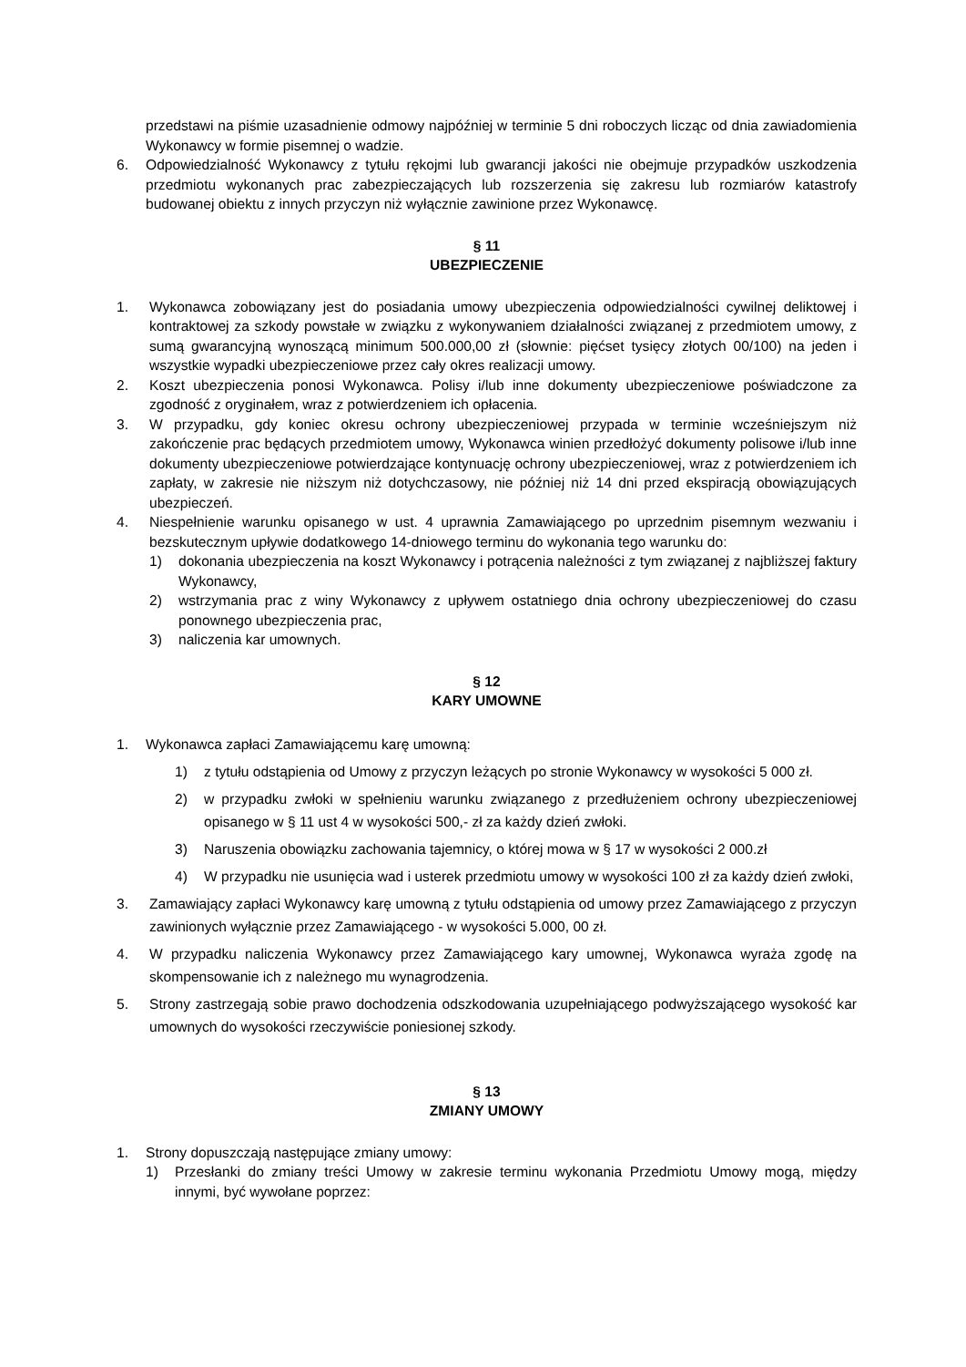przedstawi na piśmie uzasadnienie odmowy najpóźniej w terminie 5 dni roboczych licząc od dnia zawiadomienia Wykonawcy w formie pisemnej o wadzie.
6. Odpowiedzialność Wykonawcy z tytułu rękojmi lub gwarancji jakości nie obejmuje przypadków uszkodzenia przedmiotu wykonanych prac zabezpieczających lub rozszerzenia się zakresu lub rozmiarów katastrofy budowanej obiektu z innych przyczyn niż wyłącznie zawinione przez Wykonawcę.
§ 11
UBEZPIECZENIE
1. Wykonawca zobowiązany jest do posiadania umowy ubezpieczenia odpowiedzialności cywilnej deliktowej i kontraktowej za szkody powstałe w związku z wykonywaniem działalności związanej z przedmiotem umowy, z sumą gwarancyjną wynoszącą minimum 500.000,00 zł (słownie: pięćset tysięcy złotych 00/100) na jeden i wszystkie wypadki ubezpieczeniowe przez cały okres realizacji umowy.
2. Koszt ubezpieczenia ponosi Wykonawca. Polisy i/lub inne dokumenty ubezpieczeniowe poświadczone za zgodność z oryginałem, wraz z potwierdzeniem ich opłacenia.
3. W przypadku, gdy koniec okresu ochrony ubezpieczeniowej przypada w terminie wcześniejszym niż zakończenie prac będących przedmiotem umowy, Wykonawca winien przedłożyć dokumenty polisowe i/lub inne dokumenty ubezpieczeniowe potwierdzające kontynuację ochrony ubezpieczeniowej, wraz z potwierdzeniem ich zapłaty, w zakresie nie niższym niż dotychczasowy, nie później niż 14 dni przed ekspiracją obowiązujących ubezpieczeń.
4. Niespełnienie warunku opisanego w ust. 4 uprawnia Zamawiającego po uprzednim pisemnym wezwaniu i bezskutecznym upływie dodatkowego 14-dniowego terminu do wykonania tego warunku do:
1) dokonania ubezpieczenia na koszt Wykonawcy i potrącenia należności z tym związanej z najbliższej faktury Wykonawcy,
2) wstrzymania prac z winy Wykonawcy z upływem ostatniego dnia ochrony ubezpieczeniowej do czasu ponownego ubezpieczenia prac,
3) naliczenia kar umownych.
§ 12
KARY UMOWNE
1. Wykonawca zapłaci Zamawiającemu karę umowną:
1) z tytułu odstąpienia od Umowy z przyczyn leżących po stronie Wykonawcy w wysokości 5 000 zł.
2) w przypadku zwłoki w spełnieniu warunku związanego z przedłużeniem ochrony ubezpieczeniowej opisanego w § 11 ust 4 w wysokości 500,- zł za każdy dzień zwłoki.
3) Naruszenia obowiązku zachowania tajemnicy, o której mowa w § 17 w wysokości 2 000.zł
4) W przypadku nie usunięcia wad i usterek przedmiotu umowy w wysokości 100 zł za każdy dzień zwłoki,
3. Zamawiający zapłaci Wykonawcy karę umowną z tytułu odstąpienia od umowy przez Zamawiającego z przyczyn zawinionych wyłącznie przez Zamawiającego - w wysokości 5.000, 00 zł.
4. W przypadku naliczenia Wykonawcy przez Zamawiającego kary umownej, Wykonawca wyraża zgodę na skompensowanie ich z należnego mu wynagrodzenia.
5. Strony zastrzegają sobie prawo dochodzenia odszkodowania uzupełniającego podwyższającego wysokość kar umownych do wysokości rzeczywiście poniesionej szkody.
§ 13
ZMIANY UMOWY
1. Strony dopuszczają następujące zmiany umowy:
1) Przesłanki do zmiany treści Umowy w zakresie terminu wykonania Przedmiotu Umowy mogą, między innymi, być wywołane poprzez: